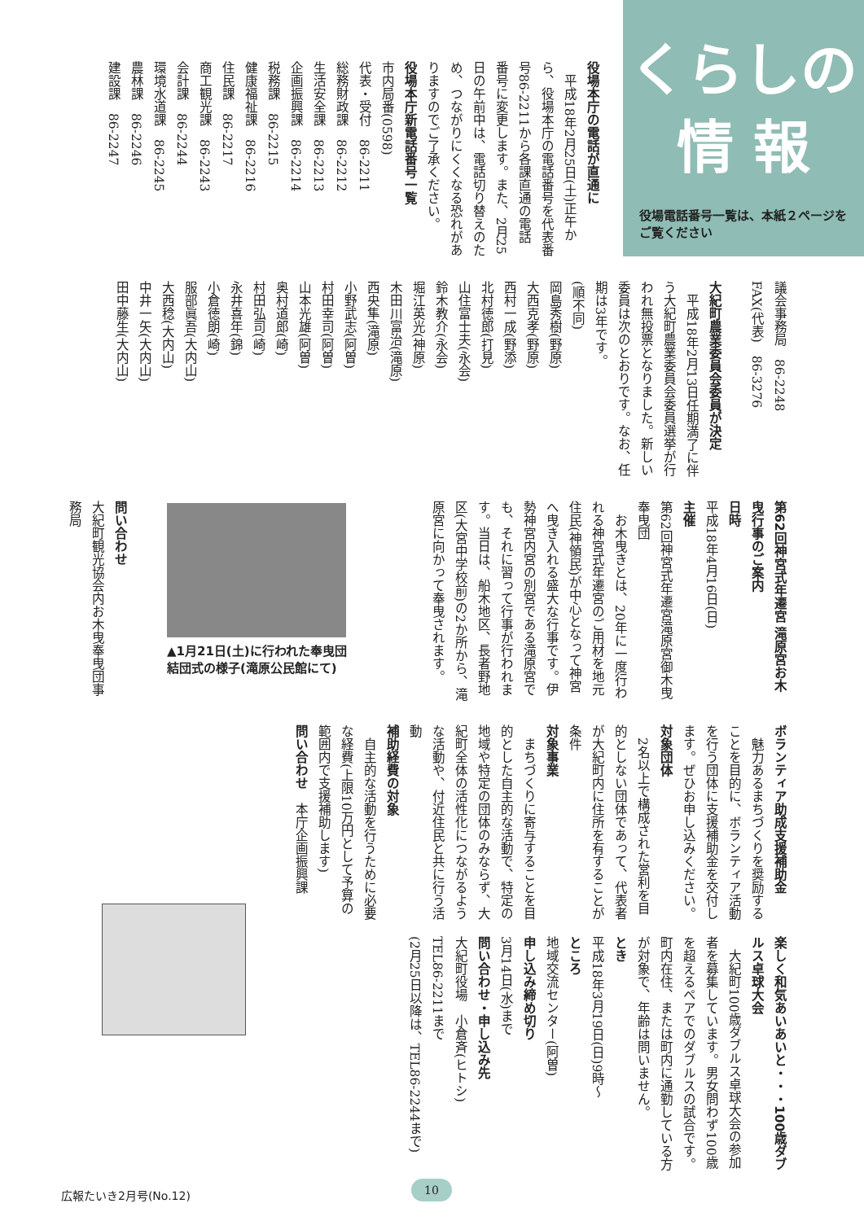くらしの
情 報
役場電話番号一覧は、本紙２ページをご覧ください
役場本庁の電話が直通に
　平成18年2月25日(土)正午から、役場本庁の電話番号を代表番号86-2211から各課直通の電話番号に変更します。また、2月25日の午前中は、電話切り替えのため、つながりにくくなる恐れがありますのでご了承ください。
役場本庁新電話番号一覧
市内局番(0598)
代表・受付　86-2211
総務財政課　86-2212
生活安全課　86-2213
企画振興課　86-2214
税務課　86-2215
健康福祉課　86-2216
住民課　86-2217
商工観光課　86-2243
会計課　86-2244
環境水道課　86-2245
農林課　86-2246
建設課　86-2247
議会事務局　86-2248
FAX(代表)　86-3276
大紀町農業委員会委員が決定
　平成18年2月13日任期満了に伴う大紀町農業委員会委員選挙が行われ無投票となりました。新しい委員は次のとおりです。なお、任期は3年です。
(順不同)
岡島秀樹(野原)
大西克孝(野原)
西村一成(野添)
北村徳郎(打見)
山住富士夫(永会)
鈴木教介(永会)
堀江英光(神原)
木田川富治(滝原)
西央隼(滝原)
小野武志(阿曽)
村田幸司(阿曽)
山本光雄(阿曽)
奥村道郎(崎)
村田弘司(崎)
永井喜年(錦)
小倉徳朗(崎)
服部眞吾(大内山)
大西稔(大内山)
中井一矢(大内山)
田中藤生(大内山)
第62回神宮式年遷宮 滝原宮お木曳行事のご案内
日時
平成18年4月16日(日)
主催
第62回神宮式年遷宮滝原宮御木曳奉曳団
　お木曳きとは、20年に一度行われる神宮式年遷宮のご用材を地元住民(神領民)が中心となって神宮へ曳き入れる盛大な行事です。伊勢神宮内宮の別宮である滝原宮でも、それに習って行事が行われます。当日は、船木地区、長者野地区(大宮中学校前)の2か所から、滝原宮に向かって奉曳されます。
▲1月21日(土)に行われた奉曳団結団式の様子(滝原公民館にて)
問い合わせ
大紀町観光協会内お木曳奉曳団事務局
ボランティア助成支援補助金
　魅力あるまちづくりを奨励することを目的に、ボランティア活動を行う団体に支援補助金を交付します。ぜひお申し込みください。
対象団体
　2名以上で構成された営利を目的としない団体であって、代表者が大紀町内に住所を有することが条件
対象事業
　まちづくりに寄与することを目的とした自主的な活動で、特定の地域や特定の団体のみならず、大紀町全体の活性化につながるような活動や、付近住民と共に行う活動
補助経費の対象
　自主的な活動を行うために必要な経費(上限10万円として予算の範囲内で支援補助します)
問い合わせ　本庁企画振興課
楽しく和気あいあいと・・・100歳ダブルス卓球大会
　大紀町100歳ダブルス卓球大会の参加者を募集しています。男女問わず100歳を超えるペアでのダブルスの試合です。町内在住、または町内に通勤している方が対象で、年齢は問いません。
とき
平成18年3月19日(日)9時〜
ところ
地域交流センター(阿曽)
申し込み締め切り
3月14日(水)まで
問い合わせ・申し込み先
大紀町役場　小倉斉(ヒトシ)
TEL86-2211まで
(2月25日以降は、TEL86-2244まで)
広報たいき2月号(No.12)
10